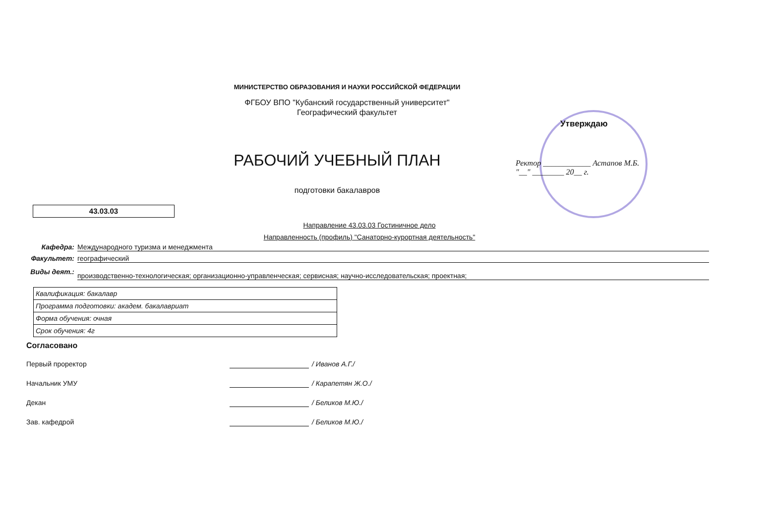МИНИСТЕРСТВО ОБРАЗОВАНИЯ И НАУКИ РОССИЙСКОЙ ФЕДЕРАЦИИ
ФГБОУ ВПО "Кубанский государственный университет"
Географический факультет
Утверждаю
Ректор ____________ Астапов М.Б.
"__" ________ 20__ г.
РАБОЧИЙ УЧЕБНЫЙ ПЛАН
подготовки бакалавров
43.03.03
Направление 43.03.03 Гостиничное дело
Направленность (профиль) "Санаторно-курортная деятельность"
Кафедра: Международного туризма и менеджмента
Факультет: географический
Виды деят.: производственно-технологическая; организационно-управленческая; сервисная; научно-исследовательская; проектная;
| Квалификация: бакалавр |
| Программа подготовки: академ. бакалавриат |
| Форма обучения: очная |
| Срок обучения: 4г |
Согласовано
Первый проректор / Иванов А.Г./
Начальник УМУ / Карапетян Ж.О./
Декан / Беликов М.Ю./
Зав. кафедрой / Беликов М.Ю./